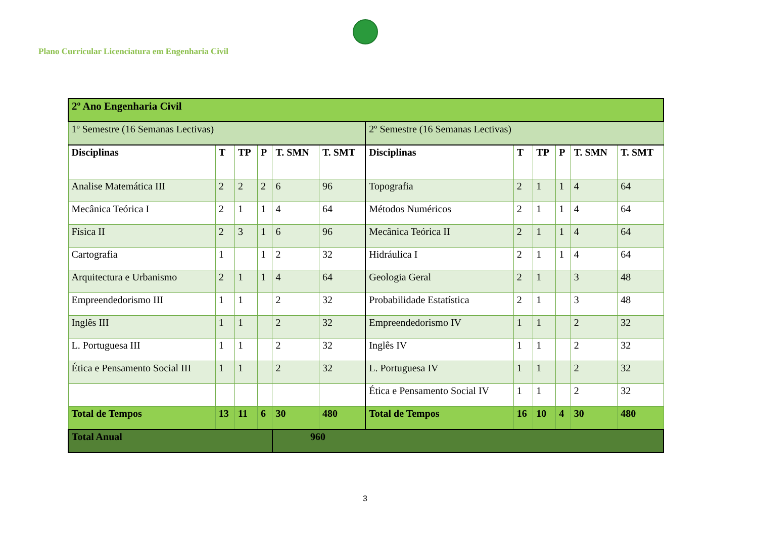Plano Curricular Licenciatura em Engenharia Civil
| 2º Ano Engenharia Civil | | | | | | | | | | | |
| 1º Semestre (16 Semanas Lectivas) | | | | | | 2º Semestre (16 Semanas Lectivas) | | | | | |
| Disciplinas | T | TP | P | T. SMN | T. SMT | Disciplinas | T | TP | P | T. SMN | T. SMT |
| Analise Matemática III | 2 | 2 | 2 | 6 | 96 | Topografia | 2 | 1 | 1 | 4 | 64 |
| Mecânica Teórica I | 2 | 1 | 1 | 4 | 64 | Métodos Numéricos | 2 | 1 | 1 | 4 | 64 |
| Física II | 2 | 3 | 1 | 6 | 96 | Mecânica Teórica II | 2 | 1 | 1 | 4 | 64 |
| Cartografia | 1 | | 1 | 2 | 32 | Hidráulica I | 2 | 1 | 1 | 4 | 64 |
| Arquitectura e Urbanismo | 2 | 1 | 1 | 4 | 64 | Geologia Geral | 2 | 1 | | 3 | 48 |
| Empreendedorismo III | 1 | 1 | | 2 | 32 | Probabilidade Estatística | 2 | 1 | | 3 | 48 |
| Inglês III | 1 | 1 | | 2 | 32 | Empreendedorismo IV | 1 | 1 | | 2 | 32 |
| L. Portuguesa III | 1 | 1 | | 2 | 32 | Inglês IV | 1 | 1 | | 2 | 32 |
| Ética e Pensamento Social III | 1 | 1 | | 2 | 32 | L. Portuguesa IV | 1 | 1 | | 2 | 32 |
| | | | | | | Ética e Pensamento Social IV | 1 | 1 | | 2 | 32 |
| Total de Tempos | 13 | 11 | 6 | 30 | 480 | Total de Tempos | 16 | 10 | 4 | 30 | 480 |
| Total Anual | | | | 960 | | | | | | | |
3